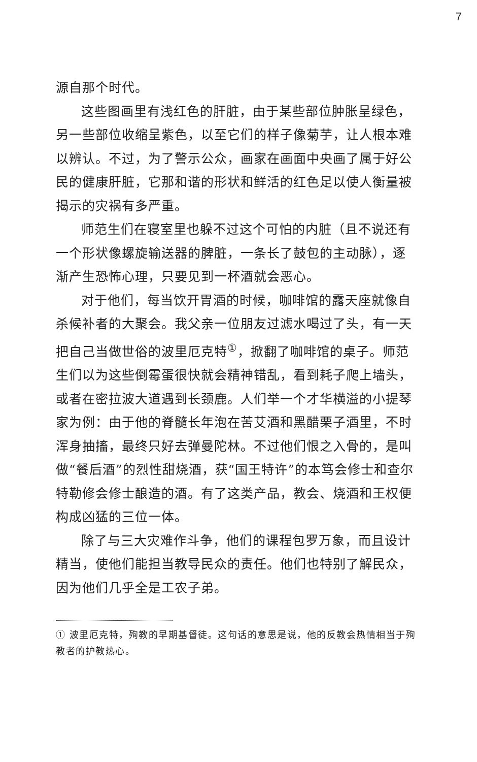7
源自那个时代。
这些图画里有浅红色的肝脏，由于某些部位肿胀呈绿色，另一些部位收缩呈紫色，以至它们的样子像菊芋，让人根本难以辨认。不过，为了警示公众，画家在画面中央画了属于好公民的健康肝脏，它那和谐的形状和鲜活的红色足以使人衡量被揭示的灾祸有多严重。
师范生们在寝室里也躲不过这个可怕的内脏（且不说还有一个形状像螺旋输送器的脾脏，一条长了鼓包的主动脉），逐渐产生恐怖心理，只要见到一杯酒就会恶心。
对于他们，每当饮开胃酒的时候，咖啡馆的露天座就像自杀候补者的大聚会。我父亲一位朋友过滤水喝过了头，有一天把自己当做世俗的波里厄克特<sup>①</sup>，掀翻了咖啡馆的桌子。师范生们以为这些倒霉蛋很快就会精神错乱，看到耗子爬上墙头，或者在密拉波大道遇到长颈鹿。人们举一个才华横溢的小提琴家为例：由于他的脊髓长年泡在苦艾酒和黑醋栗子酒里，不时浑身抽搐，最终只好去弹曼陀林。不过他们恨之入骨的，是叫做“餐后酒”的烈性甜烧酒，获“国王特许”的本笃会修士和查尔特勒修会修士酿造的酒。有了这类产品，教会、烧酒和王权便构成凶猛的三位一体。
除了与三大灾难作斗争，他们的课程包罗万象，而且设计精当，使他们能担当教导民众的责任。他们也特别了解民众，因为他们几乎全是工农子弟。
① 波里厄克特，殉教的早期基督徒。这句话的意思是说，他的反教会热情相当于殉教者的护教热心。